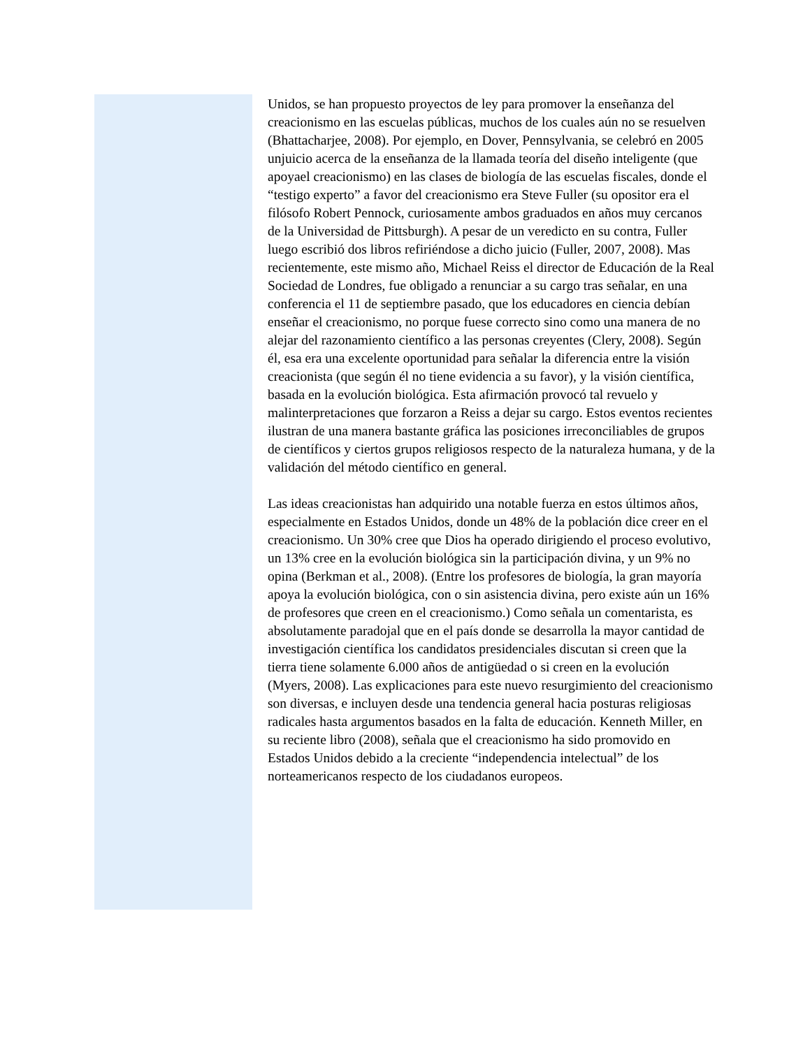Unidos, se han propuesto proyectos de ley para promover la enseñanza del creacionismo en las escuelas públicas, muchos de los cuales aún no se resuelven (Bhattacharjee, 2008). Por ejemplo, en Dover, Pennsylvania, se celebró en 2005 unjuicio acerca de la enseñanza de la llamada teoría del diseño inteligente (que apoyael creacionismo) en las clases de biología de las escuelas fiscales, donde el “testigo experto” a favor del creacionismo era Steve Fuller (su opositor era el filósofo Robert Pennock, curiosamente ambos graduados en años muy cercanos de la Universidad de Pittsburgh). A pesar de un veredicto en su contra, Fuller luego escribió dos libros refiriéndose a dicho juicio (Fuller, 2007, 2008). Mas recientemente, este mismo año, Michael Reiss el director de Educación de la Real Sociedad de Londres, fue obligado a renunciar a su cargo tras señalar, en una conferencia el 11 de septiembre pasado, que los educadores en ciencia debían enseñar el creacionismo, no porque fuese correcto sino como una manera de no alejar del razonamiento científico a las personas creyentes (Clery, 2008). Según él, esa era una excelente oportunidad para señalar la diferencia entre la visión creacionista (que según él no tiene evidencia a su favor), y la visión científica, basada en la evolución biológica. Esta afirmación provocó tal revuelo y malinterpretaciones que forzaron a Reiss a dejar su cargo. Estos eventos recientes ilustran de una manera bastante gráfica las posiciones irreconciliables de grupos de científicos y ciertos grupos religiosos respecto de la naturaleza humana, y de la validación del método científico en general.
Las ideas creacionistas han adquirido una notable fuerza en estos últimos años, especialmente en Estados Unidos, donde un 48% de la población dice creer en el creacionismo. Un 30% cree que Dios ha operado dirigiendo el proceso evolutivo, un 13% cree en la evolución biológica sin la participación divina, y un 9% no opina (Berkman et al., 2008). (Entre los profesores de biología, la gran mayoría apoya la evolución biológica, con o sin asistencia divina, pero existe aún un 16% de profesores que creen en el creacionismo.) Como señala un comentarista, es absolutamente paradojal que en el país donde se desarrolla la mayor cantidad de investigación científica los candidatos presidenciales discutan si creen que la tierra tiene solamente 6.000 años de antigüedad o si creen en la evolución (Myers, 2008). Las explicaciones para este nuevo resurgimiento del creacionismo son diversas, e incluyen desde una tendencia general hacia posturas religiosas radicales hasta argumentos basados en la falta de educación. Kenneth Miller, en su reciente libro (2008), señala que el creacionismo ha sido promovido en Estados Unidos debido a la creciente “independencia intelectual” de los norteamericanos respecto de los ciudadanos europeos.